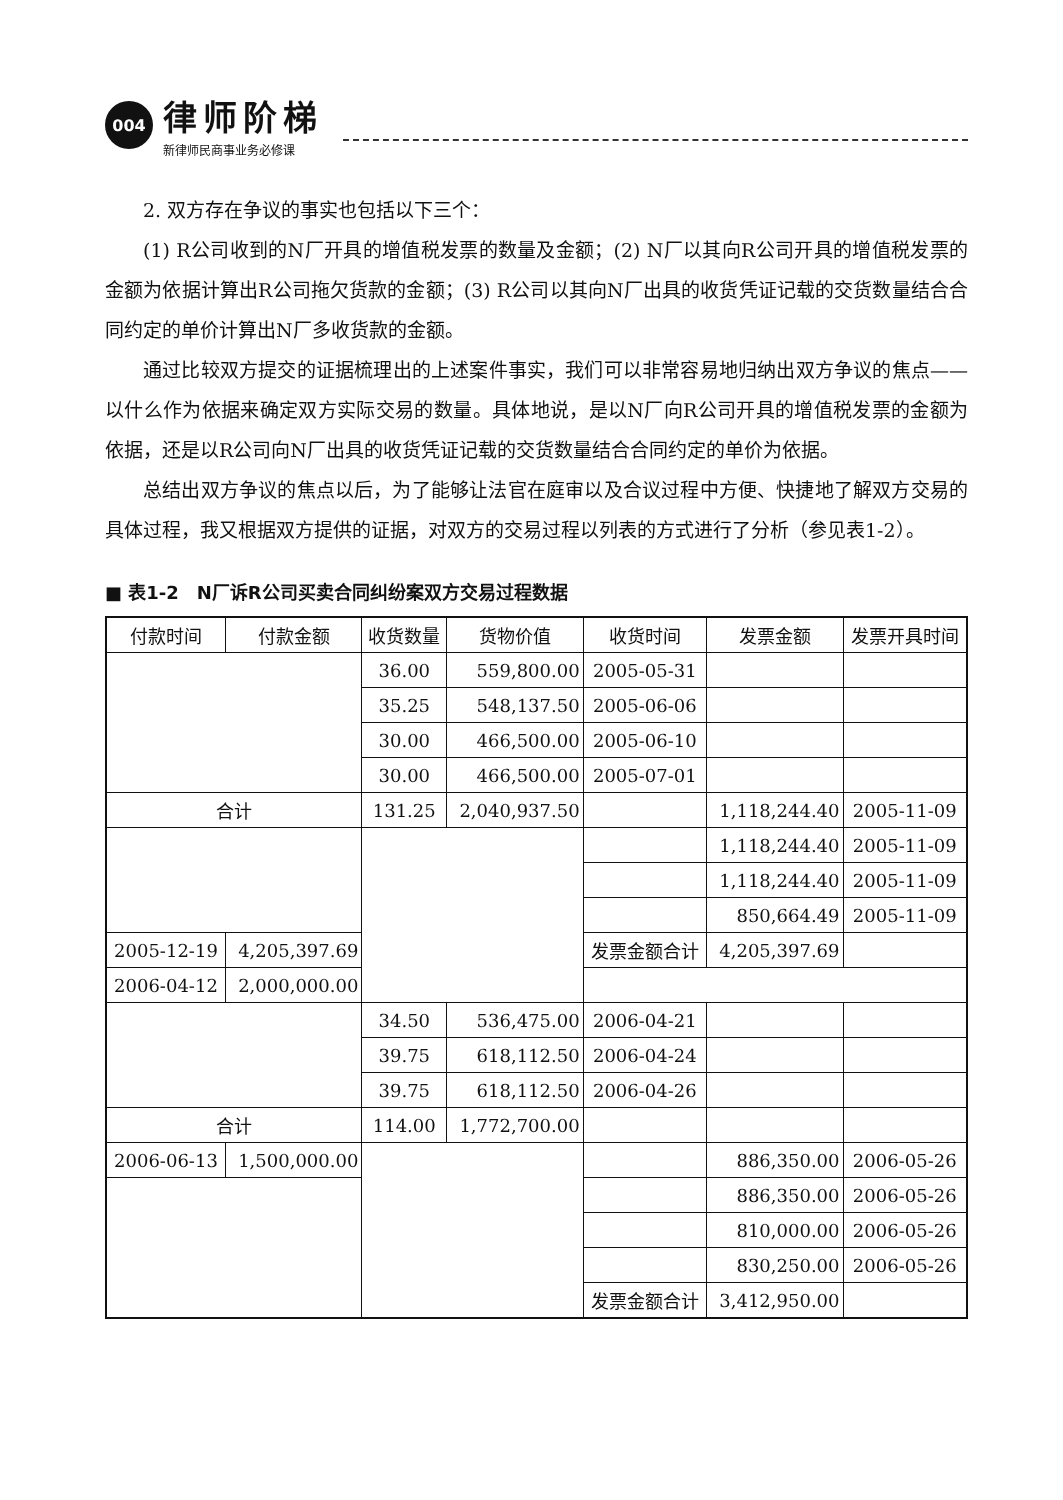004
律师阶梯
新律师民商事业务必修课
2. 双方存在争议的事实也包括以下三个：
(1) R公司收到的N厂开具的增值税发票的数量及金额；(2) N厂以其向R公司开具的增值税发票的金额为依据计算出R公司拖欠货款的金额；(3) R公司以其向N厂出具的收货凭证记载的交货数量结合合同约定的单价计算出N厂多收货款的金额。
通过比较双方提交的证据梳理出的上述案件事实，我们可以非常容易地归纳出双方争议的焦点——以什么作为依据来确定双方实际交易的数量。具体地说，是以N厂向R公司开具的增值税发票的金额为依据，还是以R公司向N厂出具的收货凭证记载的交货数量结合合同约定的单价为依据。
总结出双方争议的焦点以后，为了能够让法官在庭审以及合议过程中方便、快捷地了解双方交易的具体过程，我又根据双方提供的证据，对双方的交易过程以列表的方式进行了分析（参见表1-2）。
■ 表1-2　N厂诉R公司买卖合同纠纷案双方交易过程数据
| 付款时间 | 付款金额 | 收货数量 | 货物价值 | 收货时间 | 发票金额 | 发票开具时间 |
| --- | --- | --- | --- | --- | --- | --- |
| | | 36.00 | 559,800.00 | 2005-05-31 | | |
| | | 35.25 | 548,137.50 | 2005-06-06 | | |
| | | 30.00 | 466,500.00 | 2005-06-10 | | |
| | | 30.00 | 466,500.00 | 2005-07-01 | | |
| 合计 | | 131.25 | 2,040,937.50 | | 1,118,244.40 | 2005-11-09 |
| | | | | | 1,118,244.40 | 2005-11-09 |
| | | | | | 1,118,244.40 | 2005-11-09 |
| | | | | | 850,664.49 | 2005-11-09 |
| 2005-12-19 | 4,205,397.69 | | | 发票金额合计 | 4,205,397.69 | |
| 2006-04-12 | 2,000,000.00 | | | | | |
| | | 34.50 | 536,475.00 | 2006-04-21 | | |
| | | 39.75 | 618,112.50 | 2006-04-24 | | |
| | | 39.75 | 618,112.50 | 2006-04-26 | | |
| 合计 | | 114.00 | 1,772,700.00 | | | |
| 2006-06-13 | 1,500,000.00 | | | | 886,350.00 | 2006-05-26 |
| | | | | | 886,350.00 | 2006-05-26 |
| | | | | | 810,000.00 | 2006-05-26 |
| | | | | | 830,250.00 | 2006-05-26 |
| | | | | 发票金额合计 | 3,412,950.00 | |